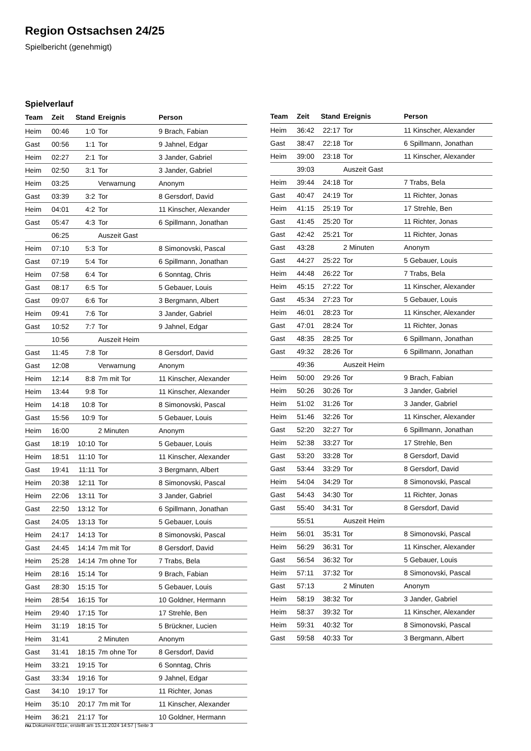Region Ostsachsen 24/25
Spielbericht (genehmigt)
Spielverlauf
| Team | Zeit | Stand | Ereignis | Person |
| --- | --- | --- | --- | --- |
| Heim | 00:46 | 1:0 | Tor | 9 Brach, Fabian |
| Gast | 00:56 | 1:1 | Tor | 9 Jahnel, Edgar |
| Heim | 02:27 | 2:1 | Tor | 3 Jander, Gabriel |
| Heim | 02:50 | 3:1 | Tor | 3 Jander, Gabriel |
| Heim | 03:25 | | Verwarnung | Anonym |
| Gast | 03:39 | 3:2 | Tor | 8 Gersdorf, David |
| Heim | 04:01 | 4:2 | Tor | 11 Kinscher, Alexander |
| Gast | 05:47 | 4:3 | Tor | 6 Spillmann, Jonathan |
| | 06:25 | | Auszeit Gast | |
| Heim | 07:10 | 5:3 | Tor | 8 Simonovski, Pascal |
| Gast | 07:19 | 5:4 | Tor | 6 Spillmann, Jonathan |
| Heim | 07:58 | 6:4 | Tor | 6 Sonntag, Chris |
| Gast | 08:17 | 6:5 | Tor | 5 Gebauer, Louis |
| Gast | 09:07 | 6:6 | Tor | 3 Bergmann, Albert |
| Heim | 09:41 | 7:6 | Tor | 3 Jander, Gabriel |
| Gast | 10:52 | 7:7 | Tor | 9 Jahnel, Edgar |
| | 10:56 | | Auszeit Heim | |
| Gast | 11:45 | 7:8 | Tor | 8 Gersdorf, David |
| Gast | 12:08 | | Verwarnung | Anonym |
| Heim | 12:14 | 8:8 | 7m mit Tor | 11 Kinscher, Alexander |
| Heim | 13:44 | 9:8 | Tor | 11 Kinscher, Alexander |
| Heim | 14:18 | 10:8 | Tor | 8 Simonovski, Pascal |
| Gast | 15:56 | 10:9 | Tor | 5 Gebauer, Louis |
| Heim | 16:00 | | 2 Minuten | Anonym |
| Gast | 18:19 | 10:10 | Tor | 5 Gebauer, Louis |
| Heim | 18:51 | 11:10 | Tor | 11 Kinscher, Alexander |
| Gast | 19:41 | 11:11 | Tor | 3 Bergmann, Albert |
| Heim | 20:38 | 12:11 | Tor | 8 Simonovski, Pascal |
| Heim | 22:06 | 13:11 | Tor | 3 Jander, Gabriel |
| Gast | 22:50 | 13:12 | Tor | 6 Spillmann, Jonathan |
| Gast | 24:05 | 13:13 | Tor | 5 Gebauer, Louis |
| Heim | 24:17 | 14:13 | Tor | 8 Simonovski, Pascal |
| Gast | 24:45 | 14:14 | 7m mit Tor | 8 Gersdorf, David |
| Heim | 25:28 | 14:14 | 7m ohne Tor | 7 Trabs, Bela |
| Heim | 28:16 | 15:14 | Tor | 9 Brach, Fabian |
| Gast | 28:30 | 15:15 | Tor | 5 Gebauer, Louis |
| Heim | 28:54 | 16:15 | Tor | 10 Goldner, Hermann |
| Heim | 29:40 | 17:15 | Tor | 17 Strehle, Ben |
| Heim | 31:19 | 18:15 | Tor | 5 Brückner, Lucien |
| Heim | 31:41 | | 2 Minuten | Anonym |
| Gast | 31:41 | 18:15 | 7m ohne Tor | 8 Gersdorf, David |
| Heim | 33:21 | 19:15 | Tor | 6 Sonntag, Chris |
| Gast | 33:34 | 19:16 | Tor | 9 Jahnel, Edgar |
| Gast | 34:10 | 19:17 | Tor | 11 Richter, Jonas |
| Heim | 35:10 | 20:17 | 7m mit Tor | 11 Kinscher, Alexander |
| Heim | 36:21 | 21:17 | Tor | 10 Goldner, Hermann |
| Team | Zeit | Stand | Ereignis | Person |
| --- | --- | --- | --- | --- |
| Heim | 36:42 | 22:17 | Tor | 11 Kinscher, Alexander |
| Gast | 38:47 | 22:18 | Tor | 6 Spillmann, Jonathan |
| Heim | 39:00 | 23:18 | Tor | 11 Kinscher, Alexander |
| | 39:03 | | Auszeit Gast | |
| Heim | 39:44 | 24:18 | Tor | 7 Trabs, Bela |
| Gast | 40:47 | 24:19 | Tor | 11 Richter, Jonas |
| Heim | 41:15 | 25:19 | Tor | 17 Strehle, Ben |
| Gast | 41:45 | 25:20 | Tor | 11 Richter, Jonas |
| Gast | 42:42 | 25:21 | Tor | 11 Richter, Jonas |
| Gast | 43:28 | | 2 Minuten | Anonym |
| Gast | 44:27 | 25:22 | Tor | 5 Gebauer, Louis |
| Heim | 44:48 | 26:22 | Tor | 7 Trabs, Bela |
| Heim | 45:15 | 27:22 | Tor | 11 Kinscher, Alexander |
| Gast | 45:34 | 27:23 | Tor | 5 Gebauer, Louis |
| Heim | 46:01 | 28:23 | Tor | 11 Kinscher, Alexander |
| Gast | 47:01 | 28:24 | Tor | 11 Richter, Jonas |
| Gast | 48:35 | 28:25 | Tor | 6 Spillmann, Jonathan |
| Gast | 49:32 | 28:26 | Tor | 6 Spillmann, Jonathan |
| | 49:36 | | Auszeit Heim | |
| Heim | 50:00 | 29:26 | Tor | 9 Brach, Fabian |
| Heim | 50:26 | 30:26 | Tor | 3 Jander, Gabriel |
| Heim | 51:02 | 31:26 | Tor | 3 Jander, Gabriel |
| Heim | 51:46 | 32:26 | Tor | 11 Kinscher, Alexander |
| Gast | 52:20 | 32:27 | Tor | 6 Spillmann, Jonathan |
| Heim | 52:38 | 33:27 | Tor | 17 Strehle, Ben |
| Gast | 53:20 | 33:28 | Tor | 8 Gersdorf, David |
| Gast | 53:44 | 33:29 | Tor | 8 Gersdorf, David |
| Heim | 54:04 | 34:29 | Tor | 8 Simonovski, Pascal |
| Gast | 54:43 | 34:30 | Tor | 11 Richter, Jonas |
| Gast | 55:40 | 34:31 | Tor | 8 Gersdorf, David |
| | 55:51 | | Auszeit Heim | |
| Heim | 56:01 | 35:31 | Tor | 8 Simonovski, Pascal |
| Heim | 56:29 | 36:31 | Tor | 11 Kinscher, Alexander |
| Gast | 56:54 | 36:32 | Tor | 5 Gebauer, Louis |
| Heim | 57:11 | 37:32 | Tor | 8 Simonovski, Pascal |
| Gast | 57:13 | | 2 Minuten | Anonym |
| Heim | 58:19 | 38:32 | Tor | 3 Jander, Gabriel |
| Heim | 58:37 | 39:32 | Tor | 11 Kinscher, Alexander |
| Heim | 59:31 | 40:32 | Tor | 8 Simonovski, Pascal |
| Gast | 59:58 | 40:33 | Tor | 3 Bergmann, Albert |
nu.Dokument 011e, erstellt am 15.11.2024 14:57 | Seite 3